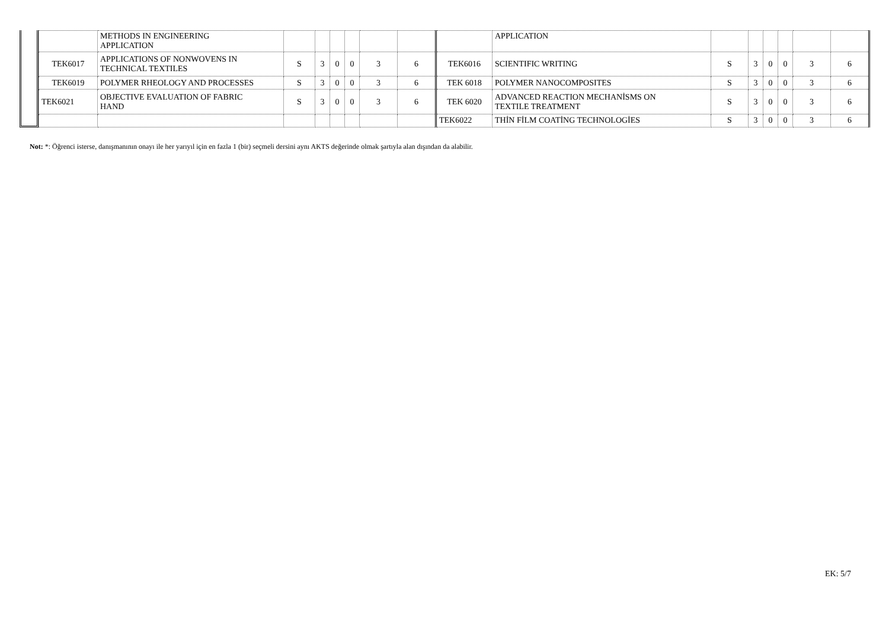| | METHODS IN ENGINEERING APPLICATION | | | | | | | | APPLICATION | | | | | | |
| TEK6017 | APPLICATIONS OF NONWOVENS IN TECHNICAL TEXTILES | S | 3 | 0 | 0 | 3 | 6 | TEK6016 | SCIENTIFIC WRITING | S | 3 | 0 | 0 | 3 | 6 |
| TEK6019 | POLYMER RHEOLOGY AND PROCESSES | S | 3 | 0 | 0 | 3 | 6 | TEK 6018 | POLYMER NANOCOMPOSITES | S | 3 | 0 | 0 | 3 | 6 |
| TEK6021 | OBJECTIVE EVALUATION OF FABRIC HAND | S | 3 | 0 | 0 | 3 | 6 | TEK 6020 | ADVANCED REACTION MECHANİSMS ON TEXTILE TREATMENT | S | 3 | 0 | 0 | 3 | 6 |
| | | | | | | | | TEK6022 | THİN FİLM COATİNG TECHNOLOGİES | S | 3 | 0 | 0 | 3 | 6 |
Not: *: Öğrenci isterse, danışmanının onayı ile her yarıyıl için en fazla 1 (bir) seçmeli dersini aynı AKTS değerinde olmak şartıyla alan dışından da alabilir.
EK: 5/7